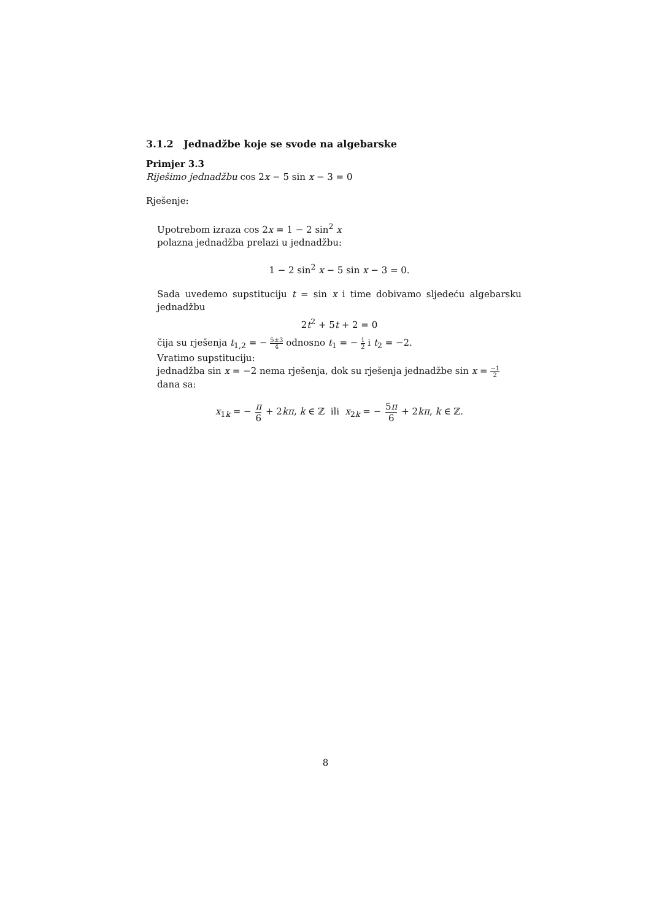3.1.2 Jednadžbe koje se svode na algebarske
Primjer 3.3
Riješimo jednadžbu cos 2x − 5 sin x − 3 = 0
Rješenje:
Upotrebom izraza cos 2x = 1 − 2 sin<sup>2</sup> x
polazna jednadžba prelazi u jednadžbu:
1 − 2 sin<sup>2</sup> x − 5 sin x − 3 = 0.
Sada uvedemo supstituciju t = sin x i time dobivamo sljedeću algebarsku jednadžbu
2t<sup>2</sup> + 5t + 2 = 0
čija su rješenja t<sub>1,2</sub> = − 5±3 4 odnosno t<sub>1</sub> = − 1 2 i t<sub>2</sub> = −2.
Vratimo supstituciju:
jednadžba sin x = −2 nema rješenja, dok su rješenja jednadžbe sin x = −1 2 dana sa:
x<sub>1k</sub> = − π 6 + 2kπ, k ∈ ℤ ili x<sub>2k</sub> = − 5π 6 + 2kπ, k ∈ ℤ.
8